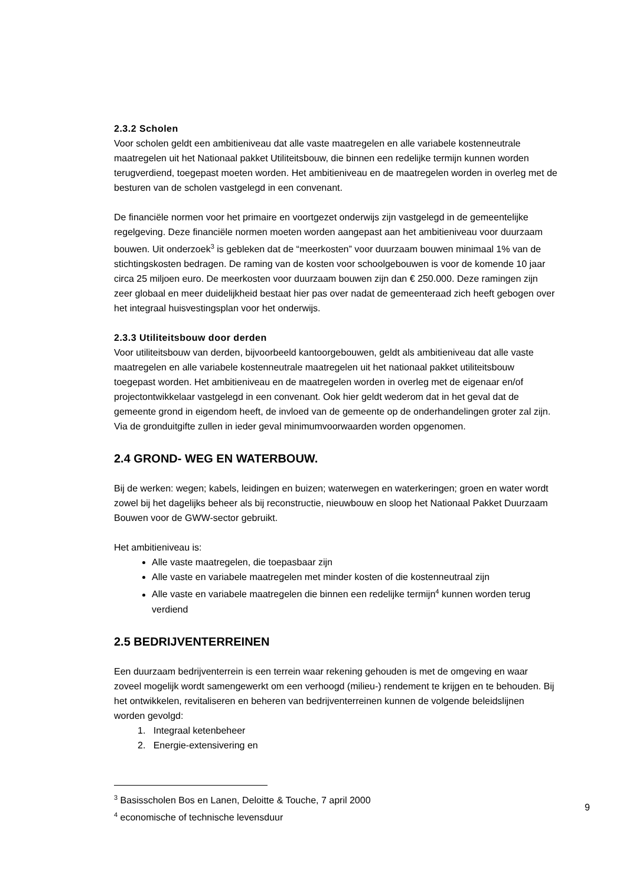2.3.2 Scholen
Voor scholen geldt een ambitieniveau dat alle vaste maatregelen en alle variabele kostenneutrale maatregelen uit het Nationaal pakket Utiliteitsbouw, die binnen een redelijke termijn kunnen worden terugverdiend, toegepast moeten worden. Het ambitieniveau en de maatregelen worden in overleg met de besturen van de scholen vastgelegd in een convenant.
De financiële normen voor het primaire en voortgezet onderwijs zijn vastgelegd in de gemeentelijke regelgeving. Deze financiële normen moeten worden aangepast aan het ambitieniveau voor duurzaam bouwen. Uit onderzoek<sup>3</sup> is gebleken dat de “meerkosten” voor duurzaam bouwen minimaal 1% van de stichtingskosten bedragen. De raming van de kosten voor schoolgebouwen is voor de komende 10 jaar circa 25 miljoen euro. De meerkosten voor duurzaam bouwen zijn dan € 250.000. Deze ramingen zijn zeer globaal en meer duidelijkheid bestaat hier pas over nadat de gemeenteraad zich heeft gebogen over het integraal huisvestingsplan voor het onderwijs.
2.3.3 Utiliteitsbouw door derden
Voor utiliteitsbouw van derden, bijvoorbeeld kantoorgebouwen, geldt als ambitieniveau dat alle vaste maatregelen en alle variabele kostenneutrale maatregelen uit het nationaal pakket utiliteitsbouw toegepast worden. Het ambitieniveau en de maatregelen worden in overleg met de eigenaar en/of projectontwikkelaar vastgelegd in een convenant. Ook hier geldt wederom dat in het geval dat de gemeente grond in eigendom heeft, de invloed van de gemeente op de onderhandelingen groter zal zijn. Via de gronduitgifte zullen in ieder geval minimumvoorwaarden worden opgenomen.
2.4 GROND- WEG EN WATERBOUW.
Bij de werken: wegen; kabels, leidingen en buizen; waterwegen en waterkeringen; groen en water wordt zowel bij het dagelijks beheer als bij reconstructie, nieuwbouw en sloop het Nationaal Pakket Duurzaam Bouwen voor de GWW-sector gebruikt.
Het ambitieniveau is:
Alle vaste maatregelen, die toepasbaar zijn
Alle vaste en variabele maatregelen met minder kosten of die kostenneutraal zijn
Alle vaste en variabele maatregelen die binnen een redelijke termijn<sup>4</sup> kunnen worden terug verdiend
2.5 BEDRIJVENTERREINEN
Een duurzaam bedrijventerrein is een terrein waar rekening gehouden is met de omgeving en waar zoveel mogelijk wordt samengewerkt om een verhoogd (milieu-) rendement te krijgen en te behouden. Bij het ontwikkelen, revitaliseren en beheren van bedrijventerreinen kunnen de volgende beleidslijnen worden gevolgd:
1. Integraal ketenbeheer
2. Energie-extensivering en
<sup>3</sup> Basisscholen Bos en Lanen, Deloitte & Touche, 7 april 2000
<sup>4</sup> economische of technische levensduur
9